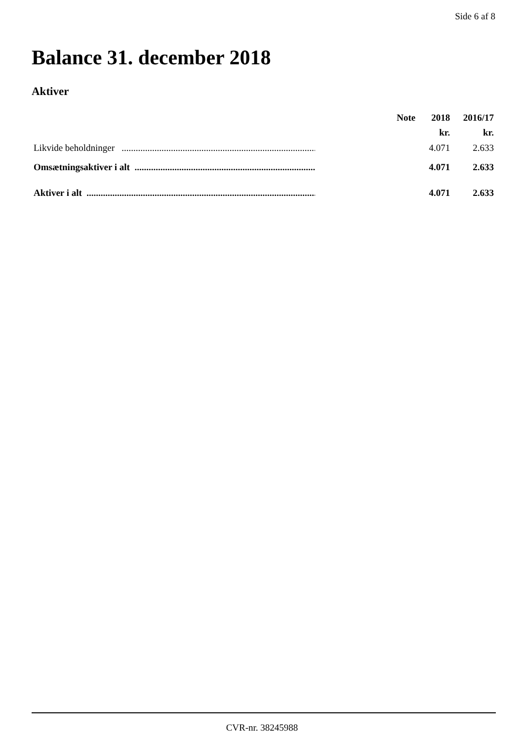Side 6 af 8
Balance 31. december 2018
Aktiver
| | Note | 2018 | 2016/17 |
| --- | --- | --- | --- |
| | | kr. | kr. |
| Likvide beholdninger ..................................................................................... | | 4.071 | 2.633 |
| Omsætningsaktiver i alt ................................................................................. | | 4.071 | 2.633 |
| Aktiver i alt ........................................................................................................ | | 4.071 | 2.633 |
CVR-nr. 38245988